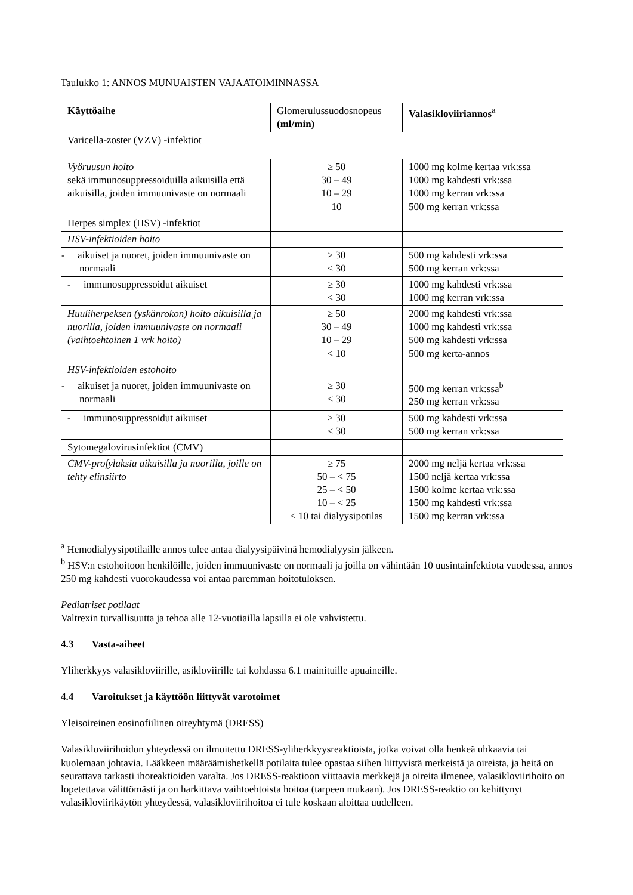Taulukko 1: ANNOS MUNUAISTEN VAJAATOIMINNASSA
| Käyttöaihe | Glomerulussuodosnopeus (ml/min) | Valasikloviiriannos<sup>a</sup> |
| --- | --- | --- |
| Varicella-zoster (VZV) -infektiot | | |
| Vyöruusun hoito sekä immunosuppressoiduilla aikuisilla että aikuisilla, joiden immuunivaste on normaali | ≥ 50 30 – 49 10 – 29 10 | 1000 mg kolme kertaa vrk:ssa 1000 mg kahdesti vrk:ssa 1000 mg kerran vrk:ssa 500 mg kerran vrk:ssa |
| Herpes simplex (HSV) -infektiot | | |
| HSV-infektioiden hoito | | |
| - aikuiset ja nuoret, joiden immuunivaste on normaali | ≥ 30 < 30 | 500 mg kahdesti vrk:ssa 500 mg kerran vrk:ssa |
| - immunosuppressoidut aikuiset | ≥ 30 < 30 | 1000 mg kahdesti vrk:ssa 1000 mg kerran vrk:ssa |
| Huuliherpeksen (yskänrokon) hoito aikuisilla ja nuorilla, joiden immuunivaste on normaali (vaihtoehtoinen 1 vrk hoito) | ≥ 50 30 – 49 10 – 29 < 10 | 2000 mg kahdesti vrk:ssa 1000 mg kahdesti vrk:ssa 500 mg kahdesti vrk:ssa 500 mg kerta-annos |
| HSV-infektioiden estohoito | | |
| - aikuiset ja nuoret, joiden immuunivaste on normaali | ≥ 30 < 30 | 500 mg kerran vrk:ssa<sup>b</sup> 250 mg kerran vrk:ssa |
| - immunosuppressoidut aikuiset | ≥ 30 < 30 | 500 mg kahdesti vrk:ssa 500 mg kerran vrk:ssa |
| Sytomegalovirusinfektiot (CMV) | | |
| CMV-profylaksia aikuisilla ja nuorilla, joille on tehty elinsiirto | ≥ 75 50 – < 75 25 – < 50 10 – < 25 < 10 tai dialyysipotilas | 2000 mg neljä kertaa vrk:ssa 1500 neljä kertaa vrk:ssa 1500 kolme kertaa vrk:ssa 1500 mg kahdesti vrk:ssa 1500 mg kerran vrk:ssa |
<sup>a</sup> Hemodialyysipotilaille annos tulee antaa dialyysipäivinä hemodialyysin jälkeen.
<sup>b</sup> HSV:n estohoitoon henkilöille, joiden immuunivaste on normaali ja joilla on vähintään 10 uusintainfektiota vuodessa, annos 250 mg kahdesti vuorokaudessa voi antaa paremman hoitotuloksen.
Pediatriset potilaat
Valtrexin turvallisuutta ja tehoa alle 12-vuotiailla lapsilla ei ole vahvistettu.
4.3 Vasta-aiheet
Yliherkkyys valasikloviirille, asikloviirille tai kohdassa 6.1 mainituille apuaineille.
4.4 Varoitukset ja käyttöön liittyvät varotoimet
Yleisoireinen eosinofiilinen oireyhtymä (DRESS)
Valasikloviirihoidon yhteydessä on ilmoitettu DRESS-yliherkkyysreaktioista, jotka voivat olla henkeä uhkaavia tai kuolemaan johtavia. Lääkkeen määräämishetkellä potilaita tulee opastaa siihen liittyvistä merkeistä ja oireista, ja heitä on seurattava tarkasti ihoreaktioiden varalta. Jos DRESS-reaktioon viittaavia merkkejä ja oireita ilmenee, valasikloviirihoito on lopetettava välittömästi ja on harkittava vaihtoehtoista hoitoa (tarpeen mukaan). Jos DRESS-reaktio on kehittynyt valasikloviirikäytön yhteydessä, valasikloviirihoitoa ei tule koskaan aloittaa uudelleen.